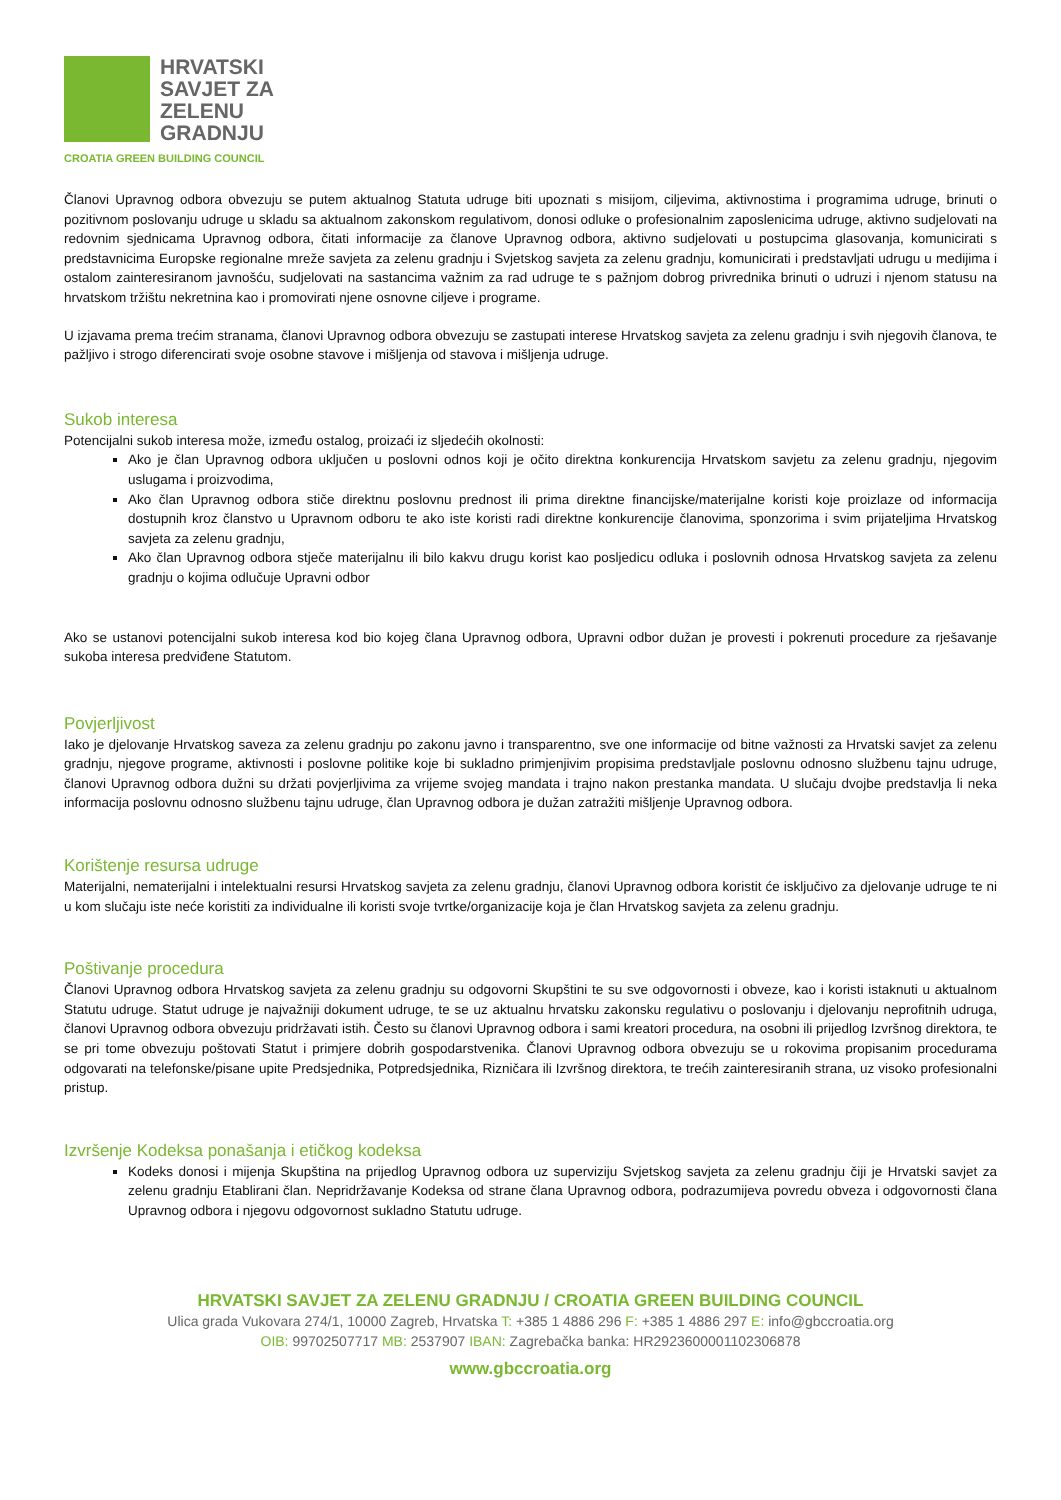HRVATSKI
SAVJET ZA
ZELENU
GRADNJU
CROATIA GREEN BUILDING COUNCIL
Članovi Upravnog odbora obvezuju se putem aktualnog Statuta udruge biti upoznati s misijom, ciljevima, aktivnostima i programima udruge, brinuti o pozitivnom poslovanju udruge u skladu sa aktualnom zakonskom regulativom, donosi odluke o profesionalnim zaposlenicima udruge, aktivno sudjelovati na redovnim sjednicama Upravnog odbora, čitati informacije za članove Upravnog odbora, aktivno sudjelovati u postupcima glasovanja, komunicirati s predstavnicima Europske regionalne mreže savjeta za zelenu gradnju i Svjetskog savjeta za zelenu gradnju, komunicirati i predstavljati udrugu u medijima i ostalom zainteresiranom javnošću, sudjelovati na sastancima važnim za rad udruge te s pažnjom dobrog privrednika brinuti o udruzi i njenom statusu na hrvatskom tržištu nekretnina kao i promovirati njene osnovne ciljeve i programe.
U izjavama prema trećim stranama, članovi Upravnog odbora obvezuju se zastupati interese Hrvatskog savjeta za zelenu gradnju i svih njegovih članova, te pažljivo i strogo diferencirati svoje osobne stavove i mišljenja od stavova i mišljenja udruge.
Sukob interesa
Potencijalni sukob interesa može, između ostalog, proizaći iz sljedećih okolnosti:
Ako je član Upravnog odbora uključen u poslovni odnos koji je očito direktna konkurencija Hrvatskom savjetu za zelenu gradnju, njegovim uslugama i proizvodima,
Ako član Upravnog odbora stiče direktnu poslovnu prednost ili prima direktne financijske/materijalne koristi koje proizlaze od informacija dostupnih kroz članstvo u Upravnom odboru te ako iste koristi radi direktne konkurencije članovima, sponzorima i svim prijateljima Hrvatskog savjeta za zelenu gradnju,
Ako član Upravnog odbora stječe materijalnu ili bilo kakvu drugu korist kao posljedicu odluka i poslovnih odnosa Hrvatskog savjeta za zelenu gradnju o kojima odlučuje Upravni odbor
Ako se ustanovi potencijalni sukob interesa kod bio kojeg člana Upravnog odbora, Upravni odbor dužan je provesti i pokrenuti procedure za rješavanje sukoba interesa predviđene Statutom.
Povjerljivost
Iako je djelovanje Hrvatskog saveza za zelenu gradnju po zakonu javno i transparentno, sve one informacije od bitne važnosti za Hrvatski savjet za zelenu gradnju, njegove programe, aktivnosti i poslovne politike koje bi sukladno primjenjivim propisima predstavljale poslovnu odnosno službenu tajnu udruge, članovi Upravnog odbora dužni su držati povjerljivima za vrijeme svojeg mandata i trajno nakon prestanka mandata. U slučaju dvojbe predstavlja li neka informacija poslovnu odnosno službenu tajnu udruge, član Upravnog odbora je dužan zatražiti mišljenje Upravnog odbora.
Korištenje resursa udruge
Materijalni, nematerijalni i intelektualni resursi Hrvatskog savjeta za zelenu gradnju, članovi Upravnog odbora koristit će isključivo za djelovanje udruge te ni u kom slučaju iste neće koristiti za individualne ili koristi svoje tvrtke/organizacije koja je član Hrvatskog savjeta za zelenu gradnju.
Poštivanje procedura
Članovi Upravnog odbora Hrvatskog savjeta za zelenu gradnju su odgovorni Skupštini te su sve odgovornosti i obveze, kao i koristi istaknuti u aktualnom Statutu udruge. Statut udruge je najvažniji dokument udruge, te se uz aktualnu hrvatsku zakonsku regulativu o poslovanju i djelovanju neprofitnih udruga, članovi Upravnog odbora obvezuju pridržavati istih. Često su članovi Upravnog odbora i sami kreatori procedura, na osobni ili prijedlog Izvršnog direktora, te se pri tome obvezuju poštovati Statut i primjere dobrih gospodarstvenika. Članovi Upravnog odbora obvezuju se u rokovima propisanim procedurama odgovarati na telefonske/pisane upite Predsjednika, Potpredsjednika, Rizničara ili Izvršnog direktora, te trećih zainteresiranih strana, uz visoko profesionalni pristup.
Izvršenje Kodeksa ponašanja i etičkog kodeksa
Kodeks donosi i mijenja Skupština na prijedlog Upravnog odbora uz superviziju Svjetskog savjeta za zelenu gradnju čiji je Hrvatski savjet za zelenu gradnju Etablirani član. Nepridržavanje Kodeksa od strane člana Upravnog odbora, podrazumijeva povredu obveza i odgovornosti člana Upravnog odbora i njegovu odgovornost sukladno Statutu udruge.
HRVATSKI SAVJET ZA ZELENU GRADNJU / CROATIA GREEN BUILDING COUNCIL
Ulica grada Vukovara 274/1, 10000 Zagreb, Hrvatska T: +385 1 4886 296 F: +385 1 4886 297 E: info@gbccroatia.org
OIB: 99702507717 MB: 2537907 IBAN: Zagrebačka banka: HR2923600001102306878
www.gbccroatia.org